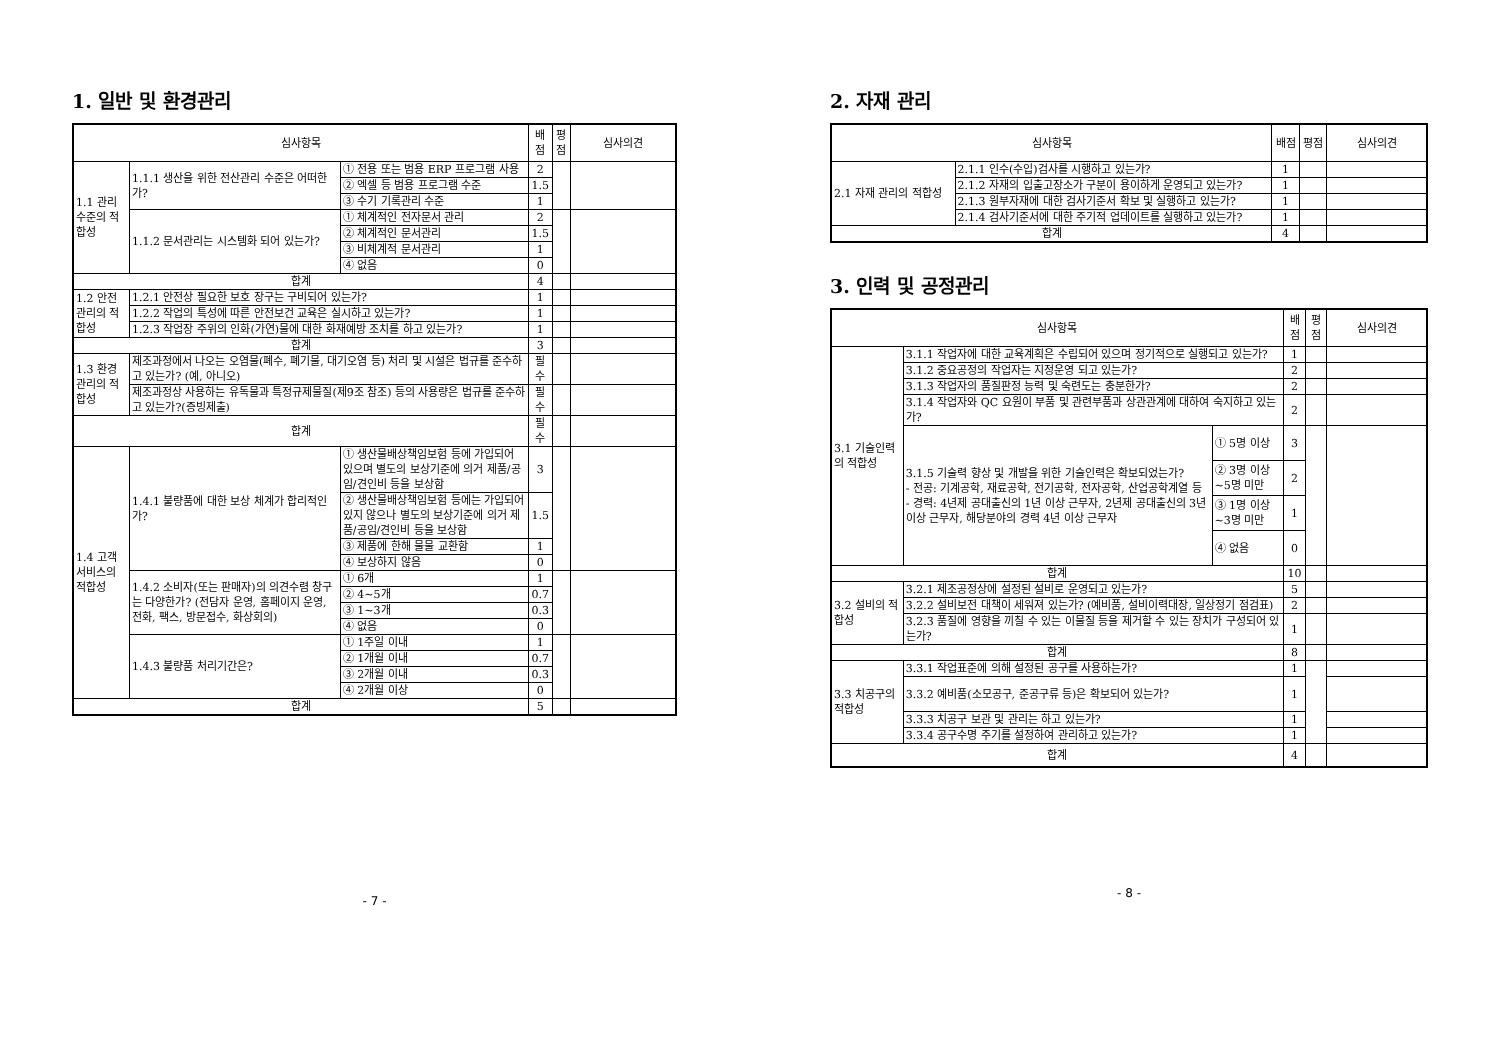1. 일반 및 환경관리
| 심사항목 | | | 배점 | 평점 | 심사의견 |
| --- | --- | --- | --- | --- | --- |
| 1.1 관리수준의 적합성 | 1.1.1 생산을 위한 전산관리 수준은 어떠한가? | ① 전용 또는 범용 ERP 프로그램 사용 | 2 | | |
| | | ② 엑셀 등 범용 프로그램 수준 | 1.5 | | |
| | | ③ 수기 기록관리 수준 | 1 | | |
| | 1.1.2 문서관리는 시스템화 되어 있는가? | ① 체계적인 전자문서 관리 | 2 | | |
| | | ② 체계적인 문서관리 | 1.5 | | |
| | | ③ 비체계적 문서관리 | 1 | | |
| | | ④ 없음 | 0 | | |
| 합계 | | | 4 | | |
| 1.2 안전관리의 적합성 | 1.2.1 안전상 필요한 보호 장구는 구비되어 있는가? | | 1 | | |
| | 1.2.2 작업의 특성에 따른 안전보건 교육은 실시하고 있는가? | | 1 | | |
| | 1.2.3 작업장 주위의 인화(가연)물에 대한 화재예방 조치를 하고 있는가? | | 1 | | |
| 합계 | | | 3 | | |
| 1.3 환경관리의 적합성 | 제조과정에서 나오는 오염물(폐수, 폐기물, 대기오염 등) 처리 및 시설은 법규를 준수하고 있는가? (예, 아니오) | | 필수 | | |
| | 제조과정상 사용하는 유독물과 특정규제물질(제9조 참조) 등의 사용량은 법규를 준수하고 있는가?(증빙제출) | | 필수 | | |
| 합계 | | | 필수 | | |
| 1.4 고객서비스의 적합성 | 1.4.1 불량품에 대한 보상 체계가 합리적인가? | ① 생산물배상책임보험 등에 가입되어 있으며 별도의 보상기준에 의거 제품/공임/견인비 등을 보상함 | 3 | | |
| | | ② 생산물배상책임보험 등에는 가입되어 있지 않으나 별도의 보상기준에 의거 제품/공임/견인비 등을 보상함 | 1.5 | | |
| | | ③ 제품에 한해 물물 교환함 | 1 | | |
| | | ④ 보상하지 않음 | 0 | | |
| | 1.4.2 소비자(또는 판매자)의 의견수렴 창구는 다양한가? (전담자 운영, 홈페이지 운영, 전화, 팩스, 방문접수, 화상회의) | ① 6개 | 1 | | |
| | | ② 4~5개 | 0.7 | | |
| | | ③ 1~3개 | 0.3 | | |
| | | ④ 없음 | 0 | | |
| | 1.4.3 불량품 처리기간은? | ① 1주일 이내 | 1 | | |
| | | ② 1개월 이내 | 0.7 | | |
| | | ③ 2개월 이내 | 0.3 | | |
| | | ④ 2개월 이상 | 0 | | |
| 합계 | | | 5 | | |
- 7 -
2. 자재 관리
| 심사항목 | | 배점 | 평점 | 심사의견 |
| --- | --- | --- | --- | --- |
| 2.1 자재 관리의 적합성 | 2.1.1 인수(수입)검사를 시행하고 있는가? | 1 | | |
| | 2.1.2 자재의 입출고장소가 구분이 용이하게 운영되고 있는가? | 1 | | |
| | 2.1.3 원부자재에 대한 검사기준서 확보 및 실행하고 있는가? | 1 | | |
| | 2.1.4 검사기준서에 대한 주기적 업데이트를 실행하고 있는가? | 1 | | |
| 합계 | | 4 | | |
3. 인력 및 공정관리
| 심사항목 | | | 배점 | 평점 | 심사의견 |
| --- | --- | --- | --- | --- | --- |
| 3.1 기술인력의 적합성 | 3.1.1 작업자에 대한 교육계획은 수립되어 있으며 정기적으로 실행되고 있는가? | | 1 | | |
| | 3.1.2 중요공정의 작업자는 지정운영 되고 있는가? | | 2 | | |
| | 3.1.3 작업자의 품질판정 능력 및 숙련도는 충분한가? | | 2 | | |
| | 3.1.4 작업자와 QC 요원이 부품 및 관련부품과 상관관계에 대하여 숙지하고 있는가? | | 2 | | |
| | 3.1.5 기술력 향상 및 개발을 위한 기술인력은 확보되었는가? - 전공: 기계공학, 재료공학, 전기공학, 전자공학, 산업공학계열 등 - 경력: 4년제 공대출신의 1년 이상 근무자, 2년제 공대출신의 3년 이상 근무자, 해당분야의 경력 4년 이상 근무자 | ① 5명 이상 | 3 | | |
| | | ② 3명 이상~5명 미만 | 2 | | |
| | | ③ 1명 이상~3명 미만 | 1 | | |
| | | ④ 없음 | 0 | | |
| 합계 | | | 10 | | |
| 3.2 설비의 적합성 | 3.2.1 제조공정상에 설정된 설비로 운영되고 있는가? | | 5 | | |
| | 3.2.2 설비보전 대책이 세워져 있는가? (예비품, 설비이력대장, 일상정기 점검표) | | 2 | | |
| | 3.2.3 품질에 영향을 끼칠 수 있는 이물질 등을 제거할 수 있는 장치가 구성되어 있는가? | | 1 | | |
| 합계 | | | 8 | | |
| 3.3 치공구의 적합성 | 3.3.1 작업표준에 의해 설정된 공구를 사용하는가? | | 1 | | |
| | 3.3.2 예비품(소모공구, 준공구류 등)은 확보되어 있는가? | | 1 | | |
| | 3.3.3 치공구 보관 및 관리는 하고 있는가? | | 1 | | |
| | 3.3.4 공구수명 주기를 설정하여 관리하고 있는가? | | 1 | | |
| 합계 | | | 4 | | |
- 8 -